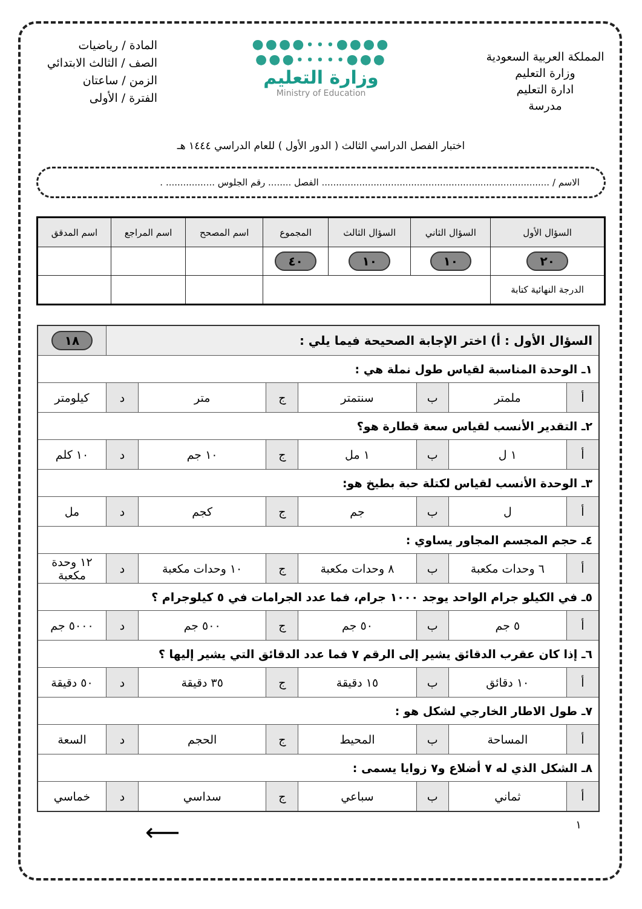المملكة العربية السعودية
وزارة التعليم
ادارة التعليم
مدرسة
●●●●∙∙∙●●●●
●●●∙∙∙∙∙●●●
وزارة التعليم
Ministry of Education
المادة / رياضيات
الصف / الثالث الابتدائي
الزمن / ساعتان
الفترة / الأولى
اختبار الفصل الدراسي الثالث ( الدور الأول ) للعام الدراسي ١٤٤٤ هـ
الاسم / ............................................................................... الفصل ........ رقم الجلوس ................. .
| السؤال الأول | السؤال الثاني | السؤال الثالث | المجموع | اسم المصحح | اسم المراجع | اسم المدقق |
| --- | --- | --- | --- | --- | --- | --- |
| ٢٠ | ١٠ | ١٠ | ٤٠ | | | |
| الدرجة النهائية كتابة | | | | | | |
| السؤال الأول : أ) اختر الإجابة الصحيحة فيما يلي : | | | | | | | ١٨ |
| ١ـ الوحدة المناسبة لقياس طول نملة هي : | | | | | | | |
| أ | ملمتر | ب | سنتمتر | ج | متر | د | كيلومتر |
| ٢ـ التقدير الأنسب لقياس سعة قطارة هو؟ | | | | | | | |
| أ | ١ ل | ب | ١ مل | ج | ١٠ جم | د | ١٠ كلم |
| ٣ـ الوحدة الأنسب لقياس لكتلة حبة بطيخ هو: | | | | | | | |
| أ | ل | ب | جم | ج | كجم | د | مل |
| ٤ـ حجم المجسم المجاور يساوي : | | | | | | | |
| أ | ٦ وحدات مكعبة | ب | ٨ وحدات مكعبة | ج | ١٠ وحدات مكعبة | د | ١٢ وحدة مكعبة |
| ٥ـ في الكيلو جرام الواحد يوجد ١٠٠٠ جرام، فما عدد الجرامات في ٥ كيلوجرام ؟ | | | | | | | |
| أ | ٥ جم | ب | ٥٠ جم | ج | ٥٠٠ جم | د | ٥٠٠٠ جم |
| ٦ـ إذا كان عقرب الدقائق يشير إلى الرقم ٧ فما عدد الدقائق التي يشير إليها ؟ | | | | | | | |
| أ | ١٠ دقائق | ب | ١٥ دقيقة | ج | ٣٥ دقيقة | د | ٥٠ دقيقة |
| ٧ـ طول الاطار الخارجي لشكل هو : | | | | | | | |
| أ | المساحة | ب | المحيط | ج | الحجم | د | السعة |
| ٨ـ الشكل الذي له ٧ أضلاع و٧ زوايا يسمى : | | | | | | | |
| أ | ثماني | ب | سباعي | ج | سداسي | د | خماسي |
١ ⟵